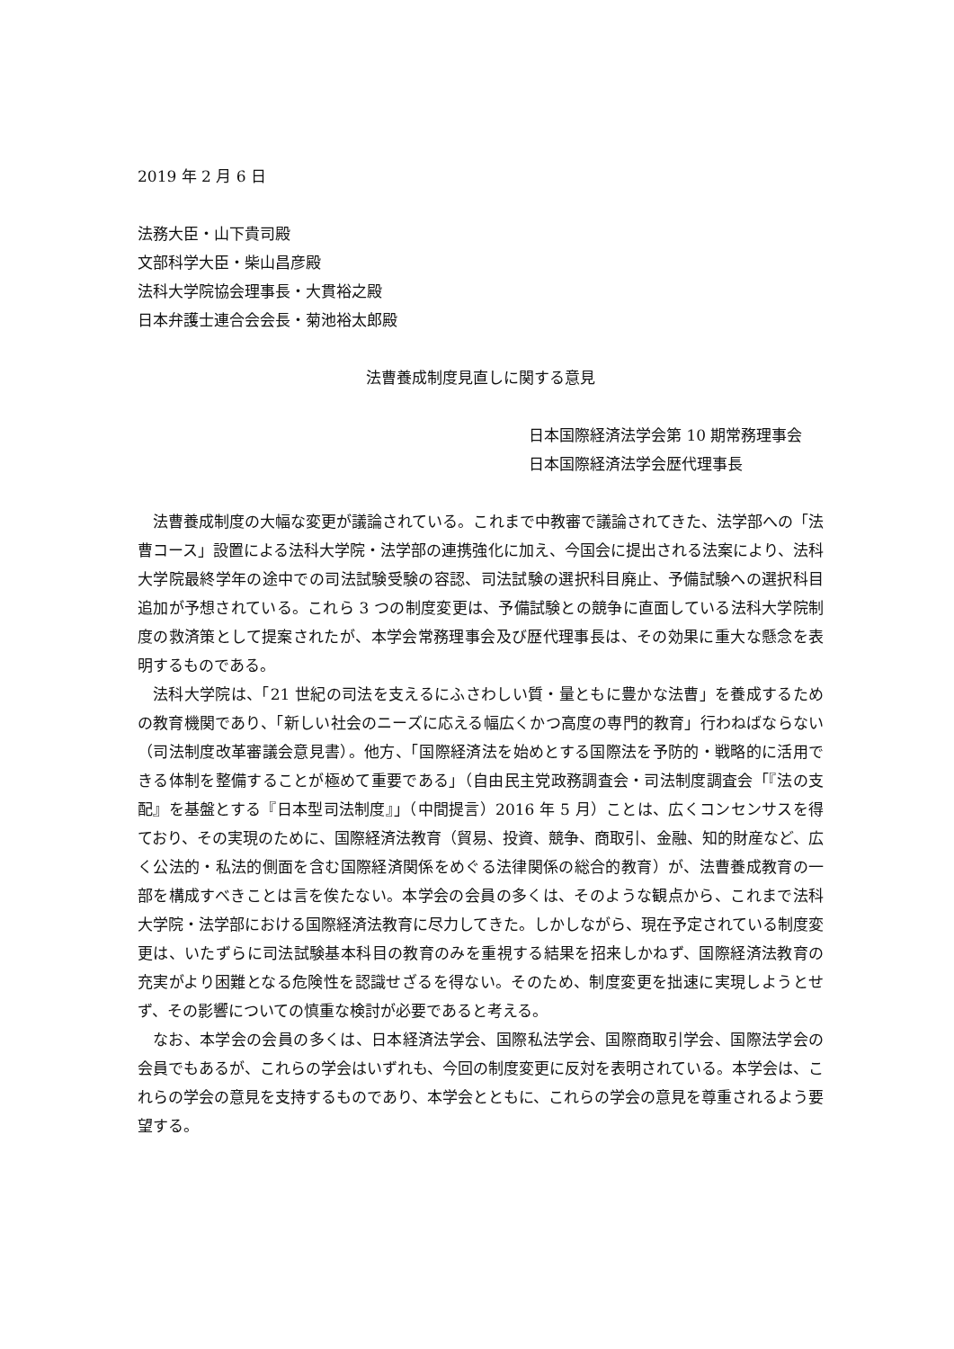2019 年 2 月 6 日
法務大臣・山下貴司殿
文部科学大臣・柴山昌彦殿
法科大学院協会理事長・大貫裕之殿
日本弁護士連合会会長・菊池裕太郎殿
法曹養成制度見直しに関する意見
日本国際経済法学会第 10 期常務理事会
日本国際経済法学会歴代理事長
法曹養成制度の大幅な変更が議論されている。これまで中教審で議論されてきた、法学部への「法曹コース」設置による法科大学院・法学部の連携強化に加え、今国会に提出される法案により、法科大学院最終学年の途中での司法試験受験の容認、司法試験の選択科目廃止、予備試験への選択科目追加が予想されている。これら 3 つの制度変更は、予備試験との競争に直面している法科大学院制度の救済策として提案されたが、本学会常務理事会及び歴代理事長は、その効果に重大な懸念を表明するものである。
法科大学院は、「21 世紀の司法を支えるにふさわしい質・量ともに豊かな法曹」を養成するための教育機関であり、「新しい社会のニーズに応える幅広くかつ高度の専門的教育」行わねばならない（司法制度改革審議会意見書）。他方、「国際経済法を始めとする国際法を予防的・戦略的に活用できる体制を整備することが極めて重要である」（自由民主党政務調査会・司法制度調査会「『法の支配』を基盤とする『日本型司法制度』」（中間提言）2016 年 5 月）ことは、広くコンセンサスを得ており、その実現のために、国際経済法教育（貿易、投資、競争、商取引、金融、知的財産など、広く公法的・私法的側面を含む国際経済関係をめぐる法律関係の総合的教育）が、法曹養成教育の一部を構成すべきことは言を俟たない。本学会の会員の多くは、そのような観点から、これまで法科大学院・法学部における国際経済法教育に尽力してきた。しかしながら、現在予定されている制度変更は、いたずらに司法試験基本科目の教育のみを重視する結果を招来しかねず、国際経済法教育の充実がより困難となる危険性を認識せざるを得ない。そのため、制度変更を拙速に実現しようとせず、その影響についての慎重な検討が必要であると考える。
なお、本学会の会員の多くは、日本経済法学会、国際私法学会、国際商取引学会、国際法学会の会員でもあるが、これらの学会はいずれも、今回の制度変更に反対を表明されている。本学会は、これらの学会の意見を支持するものであり、本学会とともに、これらの学会の意見を尊重されるよう要望する。